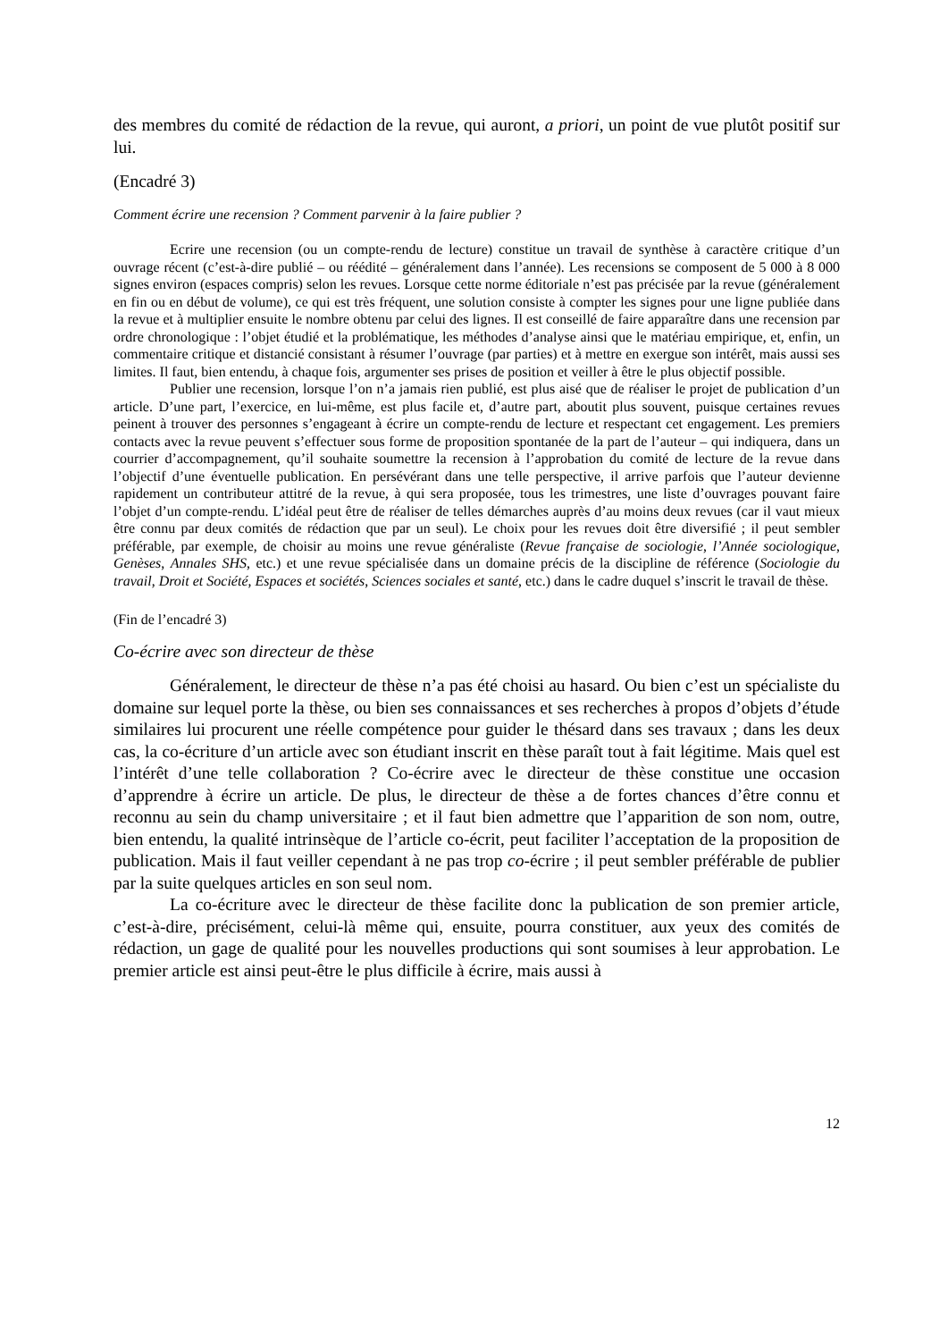des membres du comité de rédaction de la revue, qui auront, a priori, un point de vue plutôt positif sur lui.
(Encadré 3)
Comment écrire une recension ? Comment parvenir à la faire publier ?
Ecrire une recension (ou un compte-rendu de lecture) constitue un travail de synthèse à caractère critique d’un ouvrage récent (c’est-à-dire publié – ou réédité – généralement dans l’année). Les recensions se composent de 5 000 à 8 000 signes environ (espaces compris) selon les revues. Lorsque cette norme éditoriale n’est pas précisée par la revue (généralement en fin ou en début de volume), ce qui est très fréquent, une solution consiste à compter les signes pour une ligne publiée dans la revue et à multiplier ensuite le nombre obtenu par celui des lignes. Il est conseillé de faire apparaître dans une recension par ordre chronologique : l’objet étudié et la problématique, les méthodes d’analyse ainsi que le matériau empirique, et, enfin, un commentaire critique et distancié consistant à résumer l’ouvrage (par parties) et à mettre en exergue son intérêt, mais aussi ses limites. Il faut, bien entendu, à chaque fois, argumenter ses prises de position et veiller à être le plus objectif possible.
Publier une recension, lorsque l’on n’a jamais rien publié, est plus aisé que de réaliser le projet de publication d’un article. D’une part, l’exercice, en lui-même, est plus facile et, d’autre part, aboutit plus souvent, puisque certaines revues peinent à trouver des personnes s’engageant à écrire un compte-rendu de lecture et respectant cet engagement. Les premiers contacts avec la revue peuvent s’effectuer sous forme de proposition spontanée de la part de l’auteur – qui indiquera, dans un courrier d’accompagnement, qu’il souhaite soumettre la recension à l’approbation du comité de lecture de la revue dans l’objectif d’une éventuelle publication. En persévérant dans une telle perspective, il arrive parfois que l’auteur devienne rapidement un contributeur attitré de la revue, à qui sera proposée, tous les trimestres, une liste d’ouvrages pouvant faire l’objet d’un compte-rendu. L’idéal peut être de réaliser de telles démarches auprès d’au moins deux revues (car il vaut mieux être connu par deux comités de rédaction que par un seul). Le choix pour les revues doit être diversifié ; il peut sembler préférable, par exemple, de choisir au moins une revue généraliste (Revue française de sociologie, l’Année sociologique, Genèses, Annales SHS, etc.) et une revue spécialisée dans un domaine précis de la discipline de référence (Sociologie du travail, Droit et Société, Espaces et sociétés, Sciences sociales et santé, etc.) dans le cadre duquel s’inscrit le travail de thèse.
(Fin de l’encadré 3)
Co-écrire avec son directeur de thèse
Généralement, le directeur de thèse n’a pas été choisi au hasard. Ou bien c’est un spécialiste du domaine sur lequel porte la thèse, ou bien ses connaissances et ses recherches à propos d’objets d’étude similaires lui procurent une réelle compétence pour guider le thésard dans ses travaux ; dans les deux cas, la co-écriture d’un article avec son étudiant inscrit en thèse paraît tout à fait légitime. Mais quel est l’intérêt d’une telle collaboration ? Co-écrire avec le directeur de thèse constitue une occasion d’apprendre à écrire un article. De plus, le directeur de thèse a de fortes chances d’être connu et reconnu au sein du champ universitaire ; et il faut bien admettre que l’apparition de son nom, outre, bien entendu, la qualité intrinsèque de l’article co-écrit, peut faciliter l’acceptation de la proposition de publication. Mais il faut veiller cependant à ne pas trop co-écrire ; il peut sembler préférable de publier par la suite quelques articles en son seul nom.
La co-écriture avec le directeur de thèse facilite donc la publication de son premier article, c’est-à-dire, précisément, celui-là même qui, ensuite, pourra constituer, aux yeux des comités de rédaction, un gage de qualité pour les nouvelles productions qui sont soumises à leur approbation. Le premier article est ainsi peut-être le plus difficile à écrire, mais aussi à
12